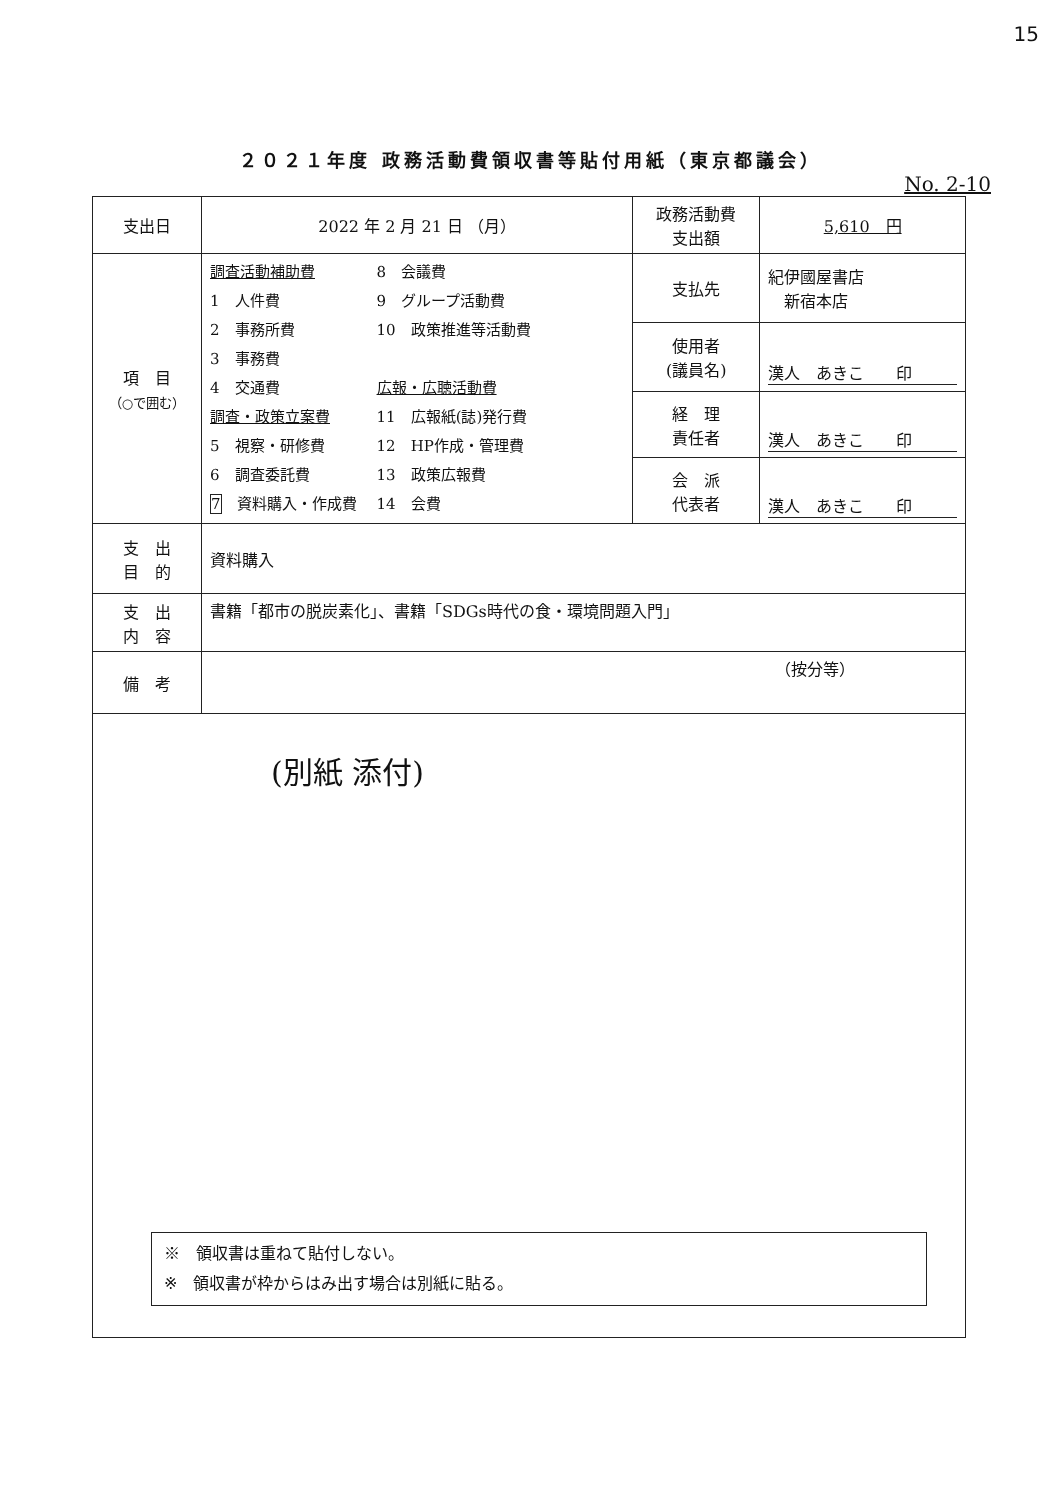15
２０２１年度 政務活動費領収書等貼付用紙（東京都議会）
No. 2-10
| 支出日 | 2022 年 2 月 21 日 （月） | 政務活動費 支出額 | 5,610 円 |
| 項 目 （○で囲む） | 調査活動補助費 1 人件費 2 事務所費 3 事務費 4 交通費 調査・政策立案費 5 視察・研修費 6 調査委託費 7 資料購入・作成費 8 会議費 9 グループ活動費 10 政策推進等活動費 広報・広聴活動費 11 広報紙(誌)発行費 12 HP作成・管理費 13 政策広報費 14 会費 | 支払先 | 紀伊國屋書店 新宿本店 |
| | | 使用者 (議員名) | 漢人 あきこ 印 |
| | | 経 理 責任者 | 漢人 あきこ 印 |
| | | 会 派 代表者 | 漢人 あきこ 印 |
| 支 出 目 的 | 資料購入 | | |
| 支 出 内 容 | 書籍「都市の脱炭素化」、書籍「SDGs時代の食・環境問題入門」 | | |
| 備 考 | （按分等） | | |
| (別紙 添付) ※ 領収書は重ねて貼付しない。 ※ 領収書が枠からはみ出す場合は別紙に貼る。 | | | |